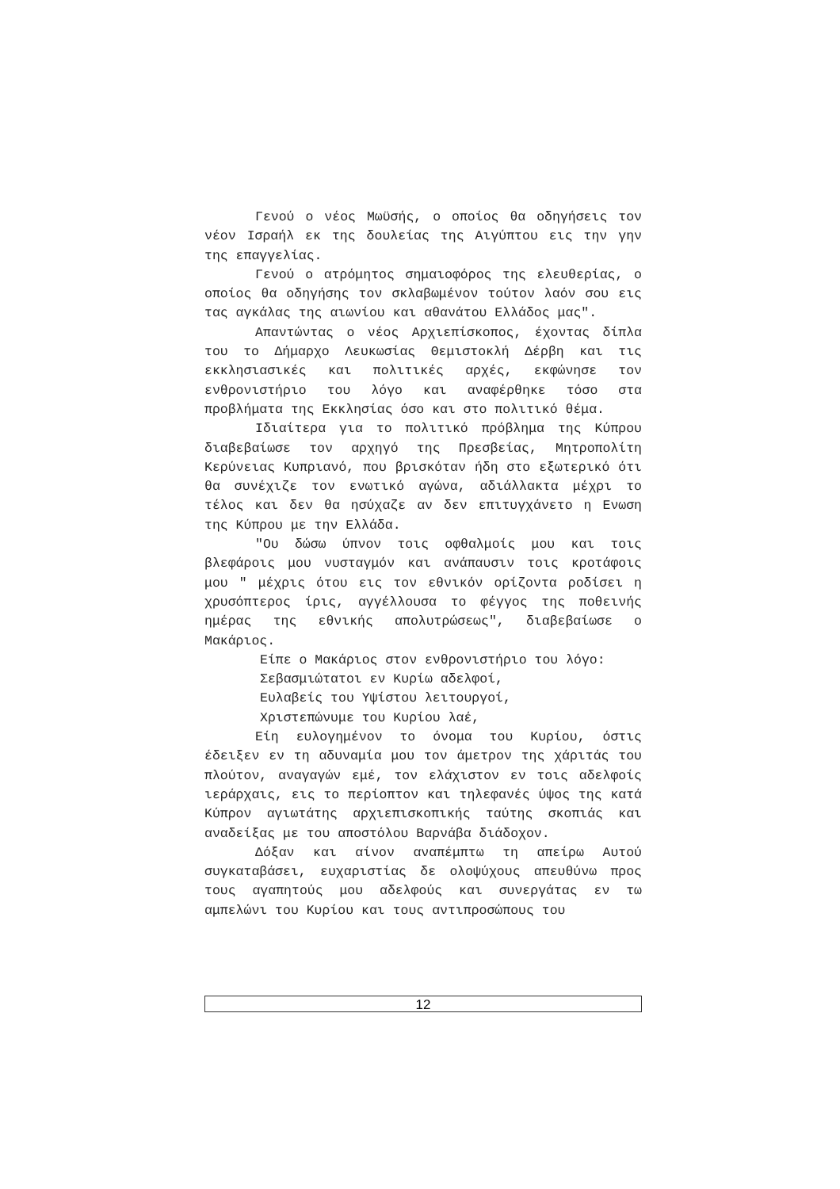Γενού ο νέος Μωϋσής, ο οποίος θα οδηγήσεις τον νέον Ισραήλ εκ της δουλείας της Αιγύπτου εις την γην της επαγγελίας.
Γενού ο ατρόμητος σημαιοφόρος της ελευθερίας, ο οποίος θα οδηγήσης τον σκλαβωμένον τούτον λαόν σου εις τας αγκάλας της αιωνίου και αθανάτου Ελλάδος μας".
Απαντώντας ο νέος Αρχιεπίσκοπος, έχοντας δίπλα του το Δήμαρχο Λευκωσίας Θεμιστοκλή Δέρβη και τις εκκλησιασικές και πολιτικές αρχές, εκφώνησε τον ενθρονιστήριο του λόγο και αναφέρθηκε τόσο στα προβλήματα της Εκκλησίας όσο και στο πολιτικό θέμα.
Ιδιαίτερα για το πολιτικό πρόβλημα της Κύπρου διαβεβαίωσε τον αρχηγό της Πρεσβείας, Μητροπολίτη Κερύνειας Κυπριανό, που βρισκόταν ήδη στο εξωτερικό ότι θα συνέχιζε τον ενωτικό αγώνα, αδιάλλακτα μέχρι το τέλος και δεν θα ησύχαζε αν δεν επιτυγχάνετο η Ενωση της Κύπρου με την Ελλάδα.
"Ου δώσω ύπνον τοις οφθαλμοίς μου και τοις βλεφάροις μου νυσταγμόν και ανάπαυσιν τοις κροτάφοις μου " μέχρις ότου εις τον εθνικόν ορίζοντα ροδίσει η χρυσόπτερος ίρις, αγγέλλουσα το φέγγος της ποθεινής ημέρας της εθνικής απολυτρώσεως", διαβεβαίωσε ο Μακάριος.
Είπε ο Μακάριος στον ενθρονιστήριο του λόγο:
Σεβασμιώτατοι εν Κυρίω αδελφοί,
Ευλαβείς του Υψίστου λειτουργοί,
Χριστεπώνυμε του Κυρίου λαέ,
Είη ευλογημένον το όνομα του Κυρίου, όστις έδειξεν εν τη αδυναμία μου τον άμετρον της χάριτάς του πλούτον, αναγαγών εμέ, τον ελάχιστον εν τοις αδελφοίς ιεράρχαις, εις το περίοπτον και τηλεφανές ύψος της κατά Κύπρον αγιωτάτης αρχιεπισκοπικής ταύτης σκοπιάς και αναδείξας με του αποστόλου Βαρνάβα διάδοχον.
Δόξαν και αίνον αναπέμπτω τη απείρω Αυτού συγκαταβάσει, ευχαριστίας δε ολοψύχους απευθύνω προς τους αγαπητούς μου αδελφούς και συνεργάτας εν τω αμπελώνι του Κυρίου και τους αντιπροσώπους του
12